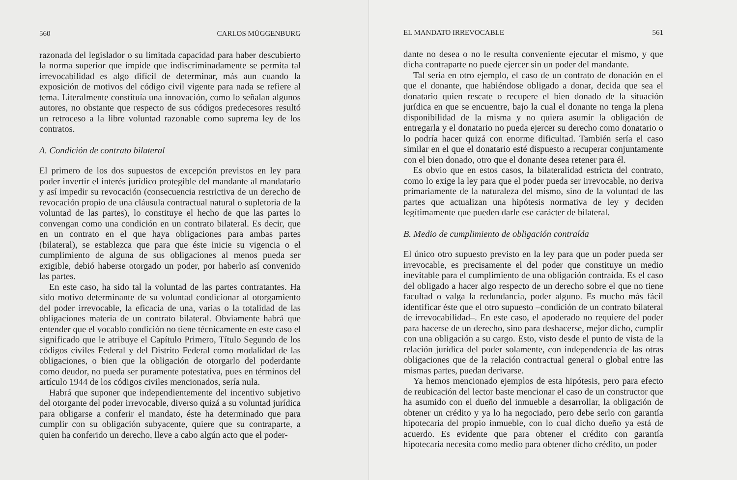560 CARLOS MÜGGENBURG
razonada del legislador o su limitada capacidad para haber descubierto la norma superior que impide que indiscriminadamente se permita tal irrevocabilidad es algo difícil de determinar, más aun cuando la exposición de motivos del código civil vigente para nada se refiere al tema. Literalmente constituía una innovación, como lo señalan algunos autores, no obstante que respecto de sus códigos predecesores resultó un retroceso a la libre voluntad razonable como suprema ley de los contratos.
A. Condición de contrato bilateral
El primero de los dos supuestos de excepción previstos en ley para poder invertir el interés jurídico protegible del mandante al mandatario y así impedir su revocación (consecuencia restrictiva de un derecho de revocación propio de una cláusula contractual natural o supletoria de la voluntad de las partes), lo constituye el hecho de que las partes lo convengan como una condición en un contrato bilateral. Es decir, que en un contrato en el que haya obligaciones para ambas partes (bilateral), se establezca que para que éste inicie su vigencia o el cumplimiento de alguna de sus obligaciones al menos pueda ser exigible, debió haberse otorgado un poder, por haberlo así convenido las partes.
En este caso, ha sido tal la voluntad de las partes contratantes. Ha sido motivo determinante de su voluntad condicionar al otorgamiento del poder irrevocable, la eficacia de una, varias o la totalidad de las obligaciones materia de un contrato bilateral. Obviamente habrá que entender que el vocablo condición no tiene técnicamente en este caso el significado que le atribuye el Capítulo Primero, Título Segundo de los códigos civiles Federal y del Distrito Federal como modalidad de las obligaciones, o bien que la obligación de otorgarlo del poderdante como deudor, no pueda ser puramente potestativa, pues en términos del artículo 1944 de los códigos civiles mencionados, sería nula.
Habrá que suponer que independientemente del incentivo subjetivo del otorgante del poder irrevocable, diverso quizá a su voluntad jurídica para obligarse a conferir el mandato, éste ha determinado que para cumplir con su obligación subyacente, quiere que su contraparte, a quien ha conferido un derecho, lleve a cabo algún acto que el poder-
EL MANDATO IRREVOCABLE 561
dante no desea o no le resulta conveniente ejecutar el mismo, y que dicha contraparte no puede ejercer sin un poder del mandante.
Tal sería en otro ejemplo, el caso de un contrato de donación en el que el donante, que habiéndose obligado a donar, decida que sea el donatario quien rescate o recupere el bien donado de la situación jurídica en que se encuentre, bajo la cual el donante no tenga la plena disponibilidad de la misma y no quiera asumir la obligación de entregarla y el donatario no pueda ejercer su derecho como donatario o lo podría hacer quizá con enorme dificultad. También sería el caso similar en el que el donatario esté dispuesto a recuperar conjuntamente con el bien donado, otro que el donante desea retener para él.
Es obvio que en estos casos, la bilateralidad estricta del contrato, como lo exige la ley para que el poder pueda ser irrevocable, no deriva primariamente de la naturaleza del mismo, sino de la voluntad de las partes que actualizan una hipótesis normativa de ley y deciden legítimamente que pueden darle ese carácter de bilateral.
B. Medio de cumplimiento de obligación contraída
El único otro supuesto previsto en la ley para que un poder pueda ser irrevocable, es precisamente el del poder que constituye un medio inevitable para el cumplimiento de una obligación contraída. Es el caso del obligado a hacer algo respecto de un derecho sobre el que no tiene facultad o valga la redundancia, poder alguno. Es mucho más fácil identificar éste que el otro supuesto –condición de un contrato bilateral de irrevocabilidad–. En este caso, el apoderado no requiere del poder para hacerse de un derecho, sino para deshacerse, mejor dicho, cumplir con una obligación a su cargo. Esto, visto desde el punto de vista de la relación jurídica del poder solamente, con independencia de las otras obligaciones que de la relación contractual general o global entre las mismas partes, puedan derivarse.
Ya hemos mencionado ejemplos de esta hipótesis, pero para efecto de reubicación del lector baste mencionar el caso de un constructor que ha asumido con el dueño del inmueble a desarrollar, la obligación de obtener un crédito y ya lo ha negociado, pero debe serlo con garantía hipotecaria del propio inmueble, con lo cual dicho dueño ya está de acuerdo. Es evidente que para obtener el crédito con garantía hipotecaria necesita como medio para obtener dicho crédito, un poder